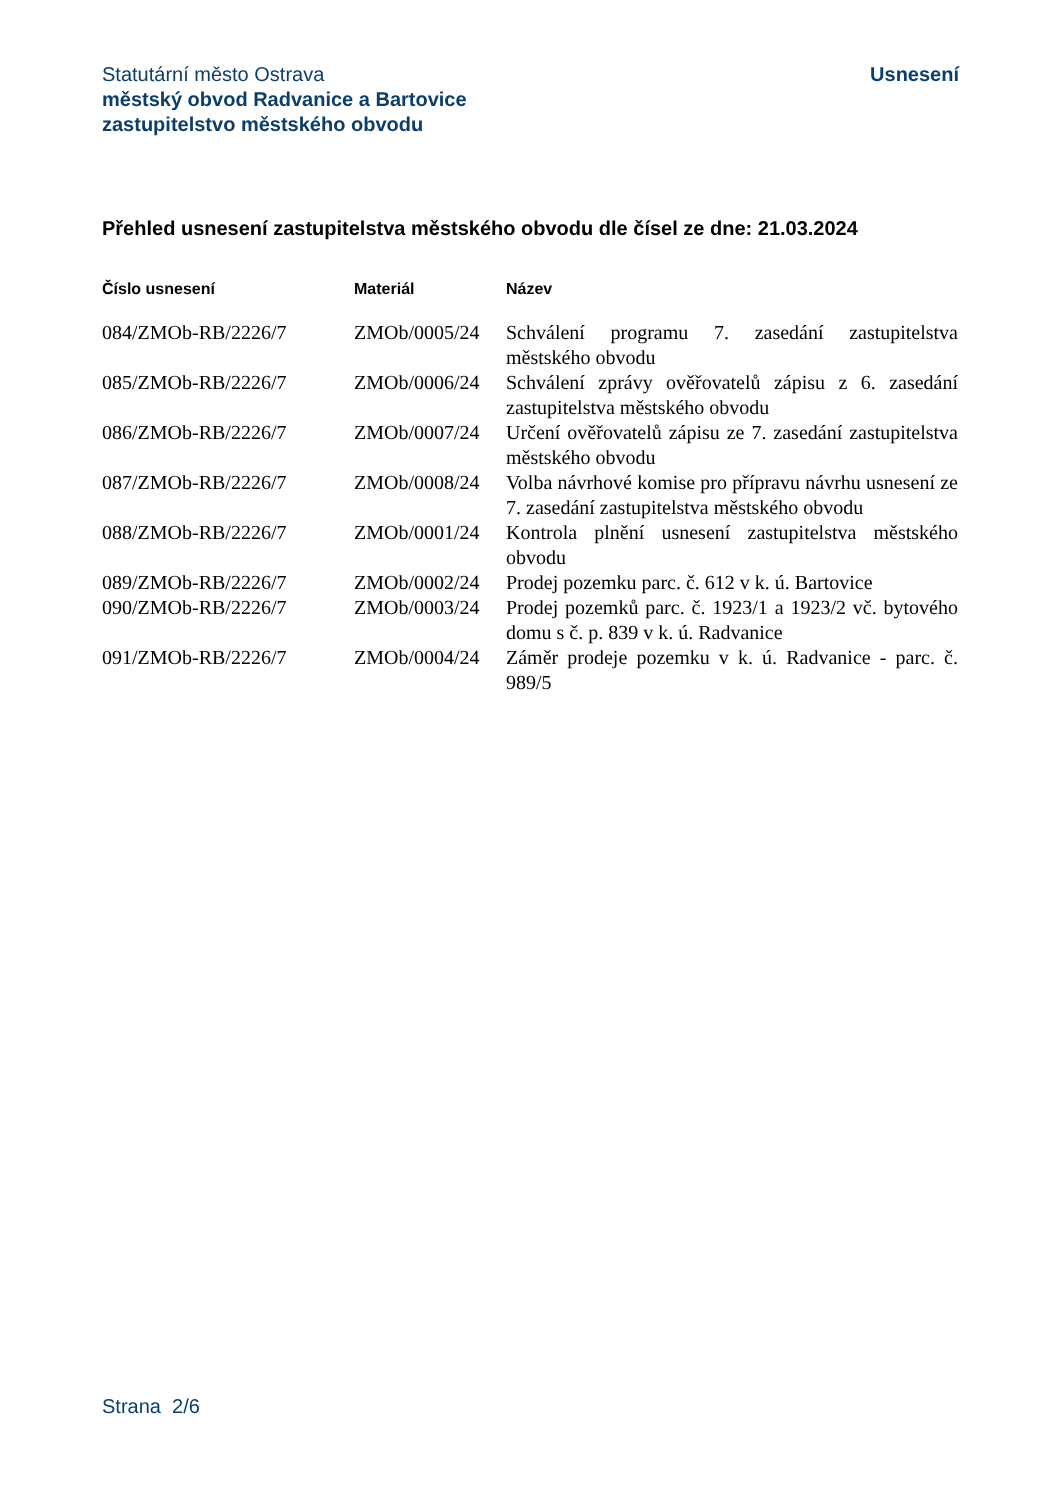Statutární město Ostrava
městský obvod Radvanice a Bartovice
zastupitelstvo městského obvodu
Usnesení
Přehled usnesení zastupitelstva městského obvodu dle čísel ze dne: 21.03.2024
| Číslo usnesení | Materiál | Název |
| --- | --- | --- |
| 084/ZMOb-RB/2226/7 | ZMOb/0005/24 | Schválení programu 7. zasedání zastupitelstva městského obvodu |
| 085/ZMOb-RB/2226/7 | ZMOb/0006/24 | Schválení zprávy ověřovatelů zápisu z 6. zasedání zastupitelstva městského obvodu |
| 086/ZMOb-RB/2226/7 | ZMOb/0007/24 | Určení ověřovatelů zápisu ze 7. zasedání zastupitelstva městského obvodu |
| 087/ZMOb-RB/2226/7 | ZMOb/0008/24 | Volba návrhové komise pro přípravu návrhu usnesení ze 7. zasedání zastupitelstva městského obvodu |
| 088/ZMOb-RB/2226/7 | ZMOb/0001/24 | Kontrola plnění usnesení zastupitelstva městského obvodu |
| 089/ZMOb-RB/2226/7 | ZMOb/0002/24 | Prodej pozemku parc. č. 612 v k. ú. Bartovice |
| 090/ZMOb-RB/2226/7 | ZMOb/0003/24 | Prodej pozemků parc. č. 1923/1 a 1923/2 vč. bytového domu s č. p. 839 v k. ú. Radvanice |
| 091/ZMOb-RB/2226/7 | ZMOb/0004/24 | Záměr prodeje pozemku v k. ú. Radvanice - parc. č. 989/5 |
Strana 2/6